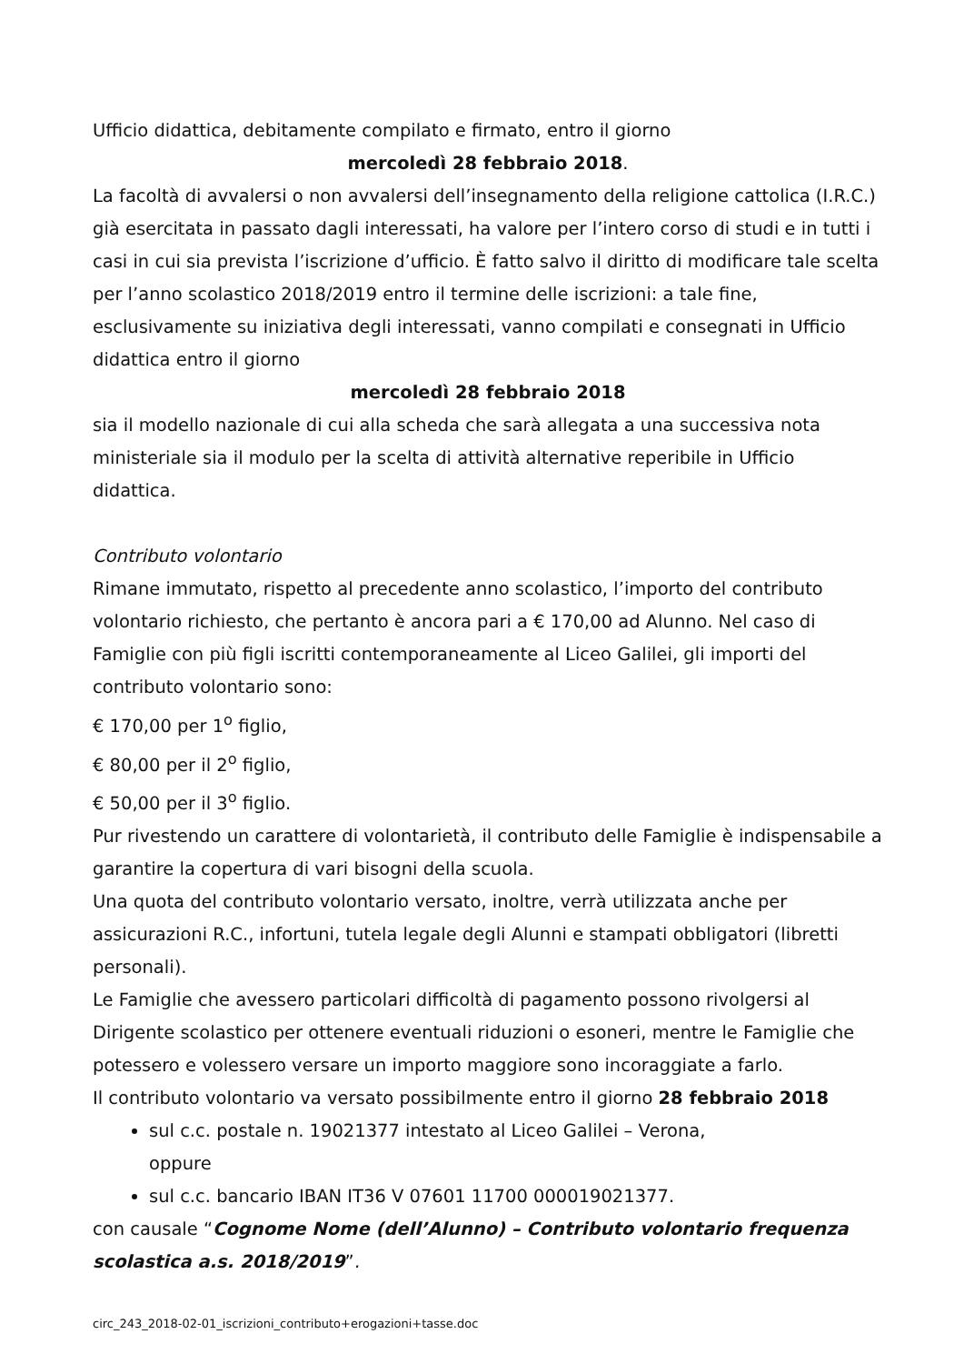Ufficio didattica, debitamente compilato e firmato, entro il giorno
mercoledì 28 febbraio 2018.
La facoltà di avvalersi o non avvalersi dell’insegnamento della religione cattolica (I.R.C.) già esercitata in passato dagli interessati, ha valore per l’intero corso di studi e in tutti i casi in cui sia prevista l’iscrizione d’ufficio. È fatto salvo il diritto di modificare tale scelta per l’anno scolastico 2018/2019 entro il termine delle iscrizioni: a tale fine, esclusivamente su iniziativa degli interessati, vanno compilati e consegnati in Ufficio didattica entro il giorno
mercoledì 28 febbraio 2018
sia il modello nazionale di cui alla scheda che sarà allegata a una successiva nota ministeriale sia il modulo per la scelta di attività alternative reperibile in Ufficio didattica.
Contributo volontario
Rimane immutato, rispetto al precedente anno scolastico, l’importo del contributo volontario richiesto, che pertanto è ancora pari a € 170,00 ad Alunno. Nel caso di Famiglie con più figli iscritti contemporaneamente al Liceo Galilei, gli importi del contributo volontario sono:
€ 170,00 per 1<sup>o</sup> figlio,
€ 80,00 per il 2<sup>o</sup> figlio,
€ 50,00 per il 3<sup>o</sup> figlio.
Pur rivestendo un carattere di volontarietà, il contributo delle Famiglie è indispensabile a garantire la copertura di vari bisogni della scuola.
Una quota del contributo volontario versato, inoltre, verrà utilizzata anche per assicurazioni R.C., infortuni, tutela legale degli Alunni e stampati obbligatori (libretti personali).
Le Famiglie che avessero particolari difficoltà di pagamento possono rivolgersi al Dirigente scolastico per ottenere eventuali riduzioni o esoneri, mentre le Famiglie che potessero e volessero versare un importo maggiore sono incoraggiate a farlo.
Il contributo volontario va versato possibilmente entro il giorno 28 febbraio 2018
sul c.c. postale n. 19021377 intestato al Liceo Galilei – Verona,
oppure
sul c.c. bancario IBAN IT36 V 07601 11700 000019021377.
con causale “Cognome Nome (dell’Alunno) – Contributo volontario frequenza scolastica a.s. 2018/2019”.
circ_243_2018-02-01_iscrizioni_contributo+erogazioni+tasse.doc